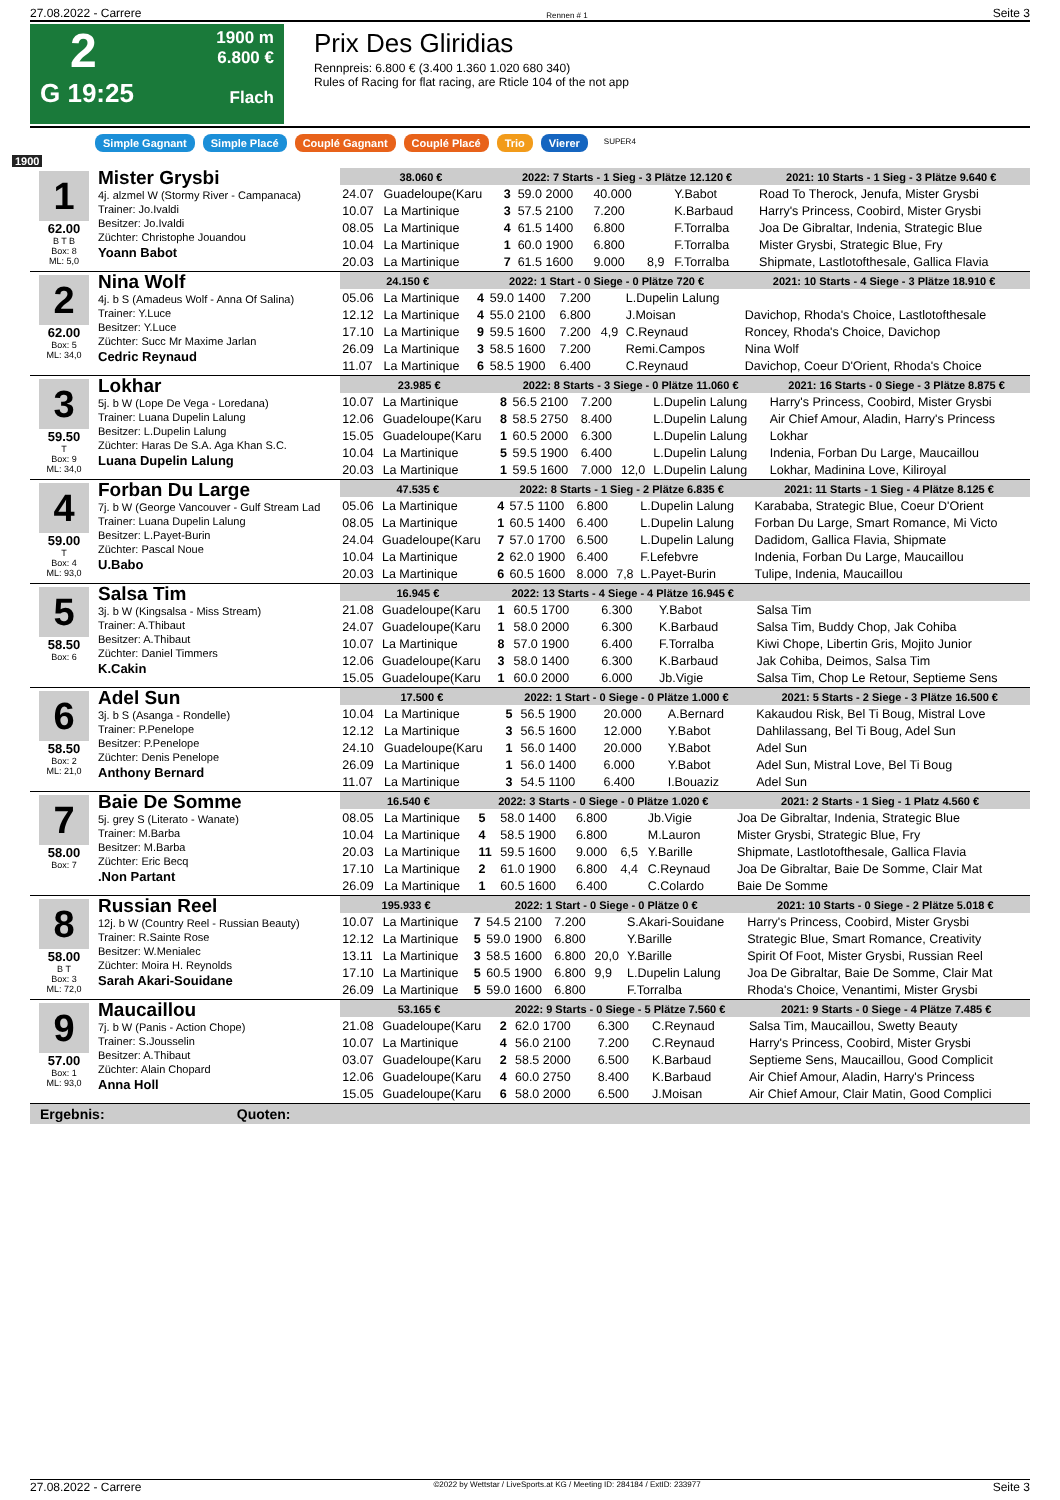27.08.2022 - Carrere Rennen # 1 Seite 3
2
G 19:25
1900 m
6.800 €
Flach
Prix Des Gliridias
Rennpreis: 6.800 € (3.400 1.360 1.020 680 340)
Rules of Racing for flat racing, are Rticle 104 of the not app
Simple Gagnant Simple Placé Couplé Gagnant Couplé Placé Trio Vierer SUPER4
1900
1
62.00
B T B
Box: 8
ML: 5,0
Mister Grysbi
4j. alzmel W (Stormy River - Campanaca)
Trainer: Jo.Ivaldi
Besitzer: Jo.Ivaldi
Züchter: Christophe Jouandou
Yoann Babot
| 38.060 € | | 2022: 7 Starts - 1 Sieg - 3 Plätze 12.120 € | | | | | 2021: 10 Starts - 1 Sieg - 3 Plätze 9.640 € | |
| --- | --- | --- | --- | --- | --- | --- | --- | --- |
| 24.07 | Guadeloupe(Karu | 3 | 59.0 2000 | 40.000 | | Y.Babot | | Road To Therock, Jenufa, Mister Grysbi |
| 10.07 | La Martinique | 3 | 57.5 2100 | 7.200 | | K.Barbaud | | Harry's Princess, Coobird, Mister Grysbi |
| 08.05 | La Martinique | 4 | 61.5 1400 | 6.800 | | F.Torralba | | Joa De Gibraltar, Indenia, Strategic Blue |
| 10.04 | La Martinique | 1 | 60.0 1900 | 6.800 | | F.Torralba | | Mister Grysbi, Strategic Blue, Fry |
| 20.03 | La Martinique | 7 | 61.5 1600 | 9.000 | 8,9 | F.Torralba | | Shipmate, Lastlotofthesale, Gallica Flavia |
2
62.00
Box: 5
ML: 34,0
Nina Wolf
4j. b S (Amadeus Wolf - Anna Of Salina)
Trainer: Y.Luce
Besitzer: Y.Luce
Züchter: Succ Mr Maxime Jarlan
Cedric Reynaud
| 24.150 € | | 2022: 1 Start - 0 Siege - 0 Plätze 720 € | | | | | 2021: 10 Starts - 4 Siege - 3 Plätze 18.910 € | |
| --- | --- | --- | --- | --- | --- | --- | --- | --- |
| 05.06 | La Martinique | 4 | 59.0 1400 | 7.200 | | L.Dupelin Lalung | | |
| 12.12 | La Martinique | 4 | 55.0 2100 | 6.800 | | J.Moisan | | Davichop, Rhoda's Choice, Lastlotofthesale |
| 17.10 | La Martinique | 9 | 59.5 1600 | 7.200 | 4,9 | C.Reynaud | | Roncey, Rhoda's Choice, Davichop |
| 26.09 | La Martinique | 3 | 58.5 1600 | 7.200 | | Remi.Campos | | Nina Wolf |
| 11.07 | La Martinique | 6 | 58.5 1900 | 6.400 | | C.Reynaud | | Davichop, Coeur D'Orient, Rhoda's Choice |
3
59.50
T
Box: 9
ML: 34,0
Lokhar
5j. b W (Lope De Vega - Loredana)
Trainer: Luana Dupelin Lalung
Besitzer: L.Dupelin Lalung
Züchter: Haras De S.A. Aga Khan S.C.
Luana Dupelin Lalung
| 23.985 € | | 2022: 8 Starts - 3 Siege - 0 Plätze 11.060 € | | | | | 2021: 16 Starts - 0 Siege - 3 Plätze 8.875 € | |
| --- | --- | --- | --- | --- | --- | --- | --- | --- |
| 10.07 | La Martinique | 8 | 56.5 2100 | 7.200 | | L.Dupelin Lalung | | Harry's Princess, Coobird, Mister Grysbi |
| 12.06 | Guadeloupe(Karu | 8 | 58.5 2750 | 8.400 | | L.Dupelin Lalung | | Air Chief Amour, Aladin, Harry's Princess |
| 15.05 | Guadeloupe(Karu | 1 | 60.5 2000 | 6.300 | | L.Dupelin Lalung | | Lokhar |
| 10.04 | La Martinique | 5 | 59.5 1900 | 6.400 | | L.Dupelin Lalung | | Indenia, Forban Du Large, Maucaillou |
| 20.03 | La Martinique | 1 | 59.5 1600 | 7.000 | 12,0 | L.Dupelin Lalung | | Lokhar, Madinina Love, Kiliroyal |
4
59.00
T
Box: 4
ML: 93,0
Forban Du Large
7j. b W (George Vancouver - Gulf Stream Lad
Trainer: Luana Dupelin Lalung
Besitzer: L.Payet-Burin
Züchter: Pascal Noue
U.Babo
| 47.535 € | | 2022: 8 Starts - 1 Sieg - 2 Plätze 6.835 € | | | | | 2021: 11 Starts - 1 Sieg - 4 Plätze 8.125 € | |
| --- | --- | --- | --- | --- | --- | --- | --- | --- |
| 05.06 | La Martinique | 4 | 57.5 1100 | 6.800 | | L.Dupelin Lalung | | Karababa, Strategic Blue, Coeur D'Orient |
| 08.05 | La Martinique | 1 | 60.5 1400 | 6.400 | | L.Dupelin Lalung | | Forban Du Large, Smart Romance, Mi Victo |
| 24.04 | Guadeloupe(Karu | 7 | 57.0 1700 | 6.500 | | L.Dupelin Lalung | | Dadidom, Gallica Flavia, Shipmate |
| 10.04 | La Martinique | 2 | 62.0 1900 | 6.400 | | F.Lefebvre | | Indenia, Forban Du Large, Maucaillou |
| 20.03 | La Martinique | 6 | 60.5 1600 | 8.000 | 7,8 | L.Payet-Burin | | Tulipe, Indenia, Maucaillou |
5
58.50
Box: 6
Salsa Tim
3j. b W (Kingsalsa - Miss Stream)
Trainer: A.Thibaut
Besitzer: A.Thibaut
Züchter: Daniel Timmers
K.Cakin
| 16.945 € | | 2022: 13 Starts - 4 Siege - 4 Plätze 16.945 € | | | | | | |
| --- | --- | --- | --- | --- | --- | --- | --- | --- |
| 21.08 | Guadeloupe(Karu | 1 | 60.5 1700 | 6.300 | | Y.Babot | | Salsa Tim |
| 24.07 | Guadeloupe(Karu | 1 | 58.0 2000 | 6.300 | | K.Barbaud | | Salsa Tim, Buddy Chop, Jak Cohiba |
| 10.07 | La Martinique | 8 | 57.0 1900 | 6.400 | | F.Torralba | | Kiwi Chope, Libertin Gris, Mojito Junior |
| 12.06 | Guadeloupe(Karu | 3 | 58.0 1400 | 6.300 | | K.Barbaud | | Jak Cohiba, Deimos, Salsa Tim |
| 15.05 | Guadeloupe(Karu | 1 | 60.0 2000 | 6.000 | | Jb.Vigie | | Salsa Tim, Chop Le Retour, Septieme Sens |
6
58.50
Box: 2
ML: 21,0
Adel Sun
3j. b S (Asanga - Rondelle)
Trainer: P.Penelope
Besitzer: P.Penelope
Züchter: Denis Penelope
Anthony Bernard
| 17.500 € | | 2022: 1 Start - 0 Siege - 0 Plätze 1.000 € | | | | | 2021: 5 Starts - 2 Siege - 3 Plätze 16.500 € | |
| --- | --- | --- | --- | --- | --- | --- | --- | --- |
| 10.04 | La Martinique | 5 | 56.5 1900 | 20.000 | | A.Bernard | | Kakaudou Risk, Bel Ti Boug, Mistral Love |
| 12.12 | La Martinique | 3 | 56.5 1600 | 12.000 | | Y.Babot | | Dahlilassang, Bel Ti Boug, Adel Sun |
| 24.10 | Guadeloupe(Karu | 1 | 56.0 1400 | 20.000 | | Y.Babot | | Adel Sun |
| 26.09 | La Martinique | 1 | 56.0 1400 | 6.000 | | Y.Babot | | Adel Sun, Mistral Love, Bel Ti Boug |
| 11.07 | La Martinique | 3 | 54.5 1100 | 6.400 | | I.Bouaziz | | Adel Sun |
7
58.00
Box: 7
Baie De Somme
5j. grey S (Literato - Wanate)
Trainer: M.Barba
Besitzer: M.Barba
Züchter: Eric Becq
.Non Partant
| 16.540 € | | 2022: 3 Starts - 0 Siege - 0 Plätze 1.020 € | | | | | 2021: 2 Starts - 1 Sieg - 1 Platz 4.560 € | |
| --- | --- | --- | --- | --- | --- | --- | --- | --- |
| 08.05 | La Martinique | 5 | 58.0 1400 | 6.800 | | Jb.Vigie | | Joa De Gibraltar, Indenia, Strategic Blue |
| 10.04 | La Martinique | 4 | 58.5 1900 | 6.800 | | M.Lauron | | Mister Grysbi, Strategic Blue, Fry |
| 20.03 | La Martinique | 11 | 59.5 1600 | 9.000 | 6,5 | Y.Barille | | Shipmate, Lastlotofthesale, Gallica Flavia |
| 17.10 | La Martinique | 2 | 61.0 1900 | 6.800 | 4,4 | C.Reynaud | | Joa De Gibraltar, Baie De Somme, Clair Mat |
| 26.09 | La Martinique | 1 | 60.5 1600 | 6.400 | | C.Colardo | | Baie De Somme |
8
58.00
B T
Box: 3
ML: 72,0
Russian Reel
12j. b W (Country Reel - Russian Beauty)
Trainer: R.Sainte Rose
Besitzer: W.Menialec
Züchter: Moira H. Reynolds
Sarah Akari-Souidane
| 195.933 € | | 2022: 1 Start - 0 Siege - 0 Plätze 0 € | | | | | 2021: 10 Starts - 0 Siege - 2 Plätze 5.018 € | |
| --- | --- | --- | --- | --- | --- | --- | --- | --- |
| 10.07 | La Martinique | 7 | 54.5 2100 | 7.200 | | S.Akari-Souidane | | Harry's Princess, Coobird, Mister Grysbi |
| 12.12 | La Martinique | 5 | 59.0 1900 | 6.800 | | Y.Barille | | Strategic Blue, Smart Romance, Creativity |
| 13.11 | La Martinique | 3 | 58.5 1600 | 6.800 | 20,0 | Y.Barille | | Spirit Of Foot, Mister Grysbi, Russian Reel |
| 17.10 | La Martinique | 5 | 60.5 1900 | 6.800 | 9,9 | L.Dupelin Lalung | | Joa De Gibraltar, Baie De Somme, Clair Mat |
| 26.09 | La Martinique | 5 | 59.0 1600 | 6.800 | | F.Torralba | | Rhoda's Choice, Venantimi, Mister Grysbi |
9
57.00
Box: 1
ML: 93,0
Maucaillou
7j. b W (Panis - Action Chope)
Trainer: S.Jousselin
Besitzer: A.Thibaut
Züchter: Alain Chopard
Anna Holl
| 53.165 € | | 2022: 9 Starts - 0 Siege - 5 Plätze 7.560 € | | | | | 2021: 9 Starts - 0 Siege - 4 Plätze 7.485 € | |
| --- | --- | --- | --- | --- | --- | --- | --- | --- |
| 21.08 | Guadeloupe(Karu | 2 | 62.0 1700 | 6.300 | | C.Reynaud | | Salsa Tim, Maucaillou, Swetty Beauty |
| 10.07 | La Martinique | 4 | 56.0 2100 | 7.200 | | C.Reynaud | | Harry's Princess, Coobird, Mister Grysbi |
| 03.07 | Guadeloupe(Karu | 2 | 58.5 2000 | 6.500 | | K.Barbaud | | Septieme Sens, Maucaillou, Good Complicit |
| 12.06 | Guadeloupe(Karu | 4 | 60.0 2750 | 8.400 | | K.Barbaud | | Air Chief Amour, Aladin, Harry's Princess |
| 15.05 | Guadeloupe(Karu | 6 | 58.0 2000 | 6.500 | | J.Moisan | | Air Chief Amour, Clair Matin, Good Complici |
Ergebnis: Quoten:
27.08.2022 - Carrere ©2022 by Wettstar / LiveSports.at KG / Meeting ID: 284184 / ExtID: 233977 Seite 3